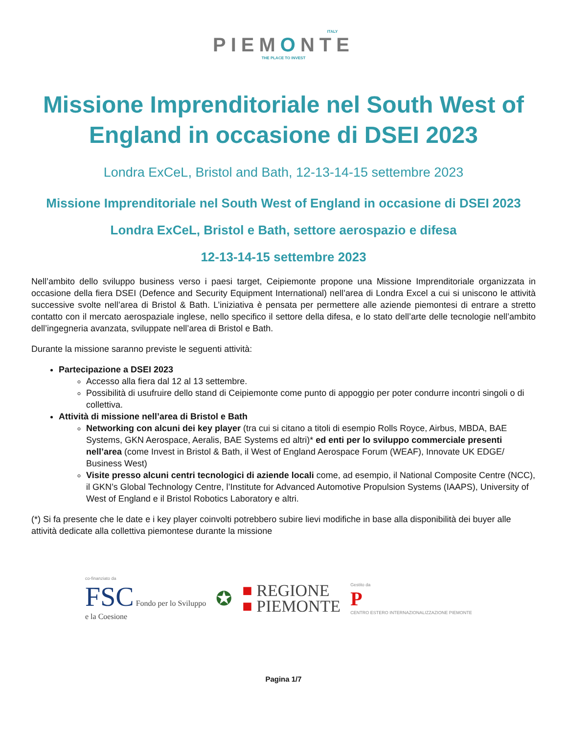ITALY
PIEMONTE
THE PLACE TO INVEST
Missione Imprenditoriale nel South West of England in occasione di DSEI 2023
Londra ExCeL, Bristol and Bath, 12-13-14-15 settembre 2023
Missione Imprenditoriale nel South West of England in occasione di DSEI 2023
Londra ExCeL, Bristol e Bath, settore aerospazio e difesa
12-13-14-15 settembre 2023
Nell’ambito dello sviluppo business verso i paesi target, Ceipiemonte propone una Missione Imprenditoriale organizzata in occasione della fiera DSEI (Defence and Security Equipment International) nell’area di Londra Excel a cui si uniscono le attività successive svolte nell’area di Bristol & Bath. L’iniziativa è pensata per permettere alle aziende piemontesi di entrare a stretto contatto con il mercato aerospaziale inglese, nello specifico il settore della difesa, e lo stato dell’arte delle tecnologie nell’ambito dell’ingegneria avanzata, sviluppate nell’area di Bristol e Bath.
Durante la missione saranno previste le seguenti attività:
Partecipazione a DSEI 2023
Accesso alla fiera dal 12 al 13 settembre.
Possibilità di usufruire dello stand di Ceipiemonte come punto di appoggio per poter condurre incontri singoli o di collettiva.
Attività di missione nell’area di Bristol e Bath
Networking con alcuni dei key player (tra cui si citano a titoli di esempio Rolls Royce, Airbus, MBDA, BAE Systems, GKN Aerospace, Aeralis, BAE Systems ed altri)* ed enti per lo sviluppo commerciale presenti nell’area (come Invest in Bristol & Bath, il West of England Aerospace Forum (WEAF), Innovate UK EDGE/ Business West)
Visite presso alcuni centri tecnologici di aziende locali come, ad esempio, il National Composite Centre (NCC), il GKN’s Global Technology Centre, l’Institute for Advanced Automotive Propulsion Systems (IAAPS), University of West of England e il Bristol Robotics Laboratory e altri.
(*) Si fa presente che le date e i key player coinvolti potrebbero subire lievi modifiche in base alla disponibilità dei buyer alle attività dedicate alla collettiva piemontese durante la missione
co-finanziato da
FSC Fondo per lo Sviluppo
e la Coesione
✪
■ REGIONE
■ PIEMONTE
Gestito da
P
CENTRO ESTERO INTERNAZIONALIZZAZIONE PIEMONTE
Pagina 1/7